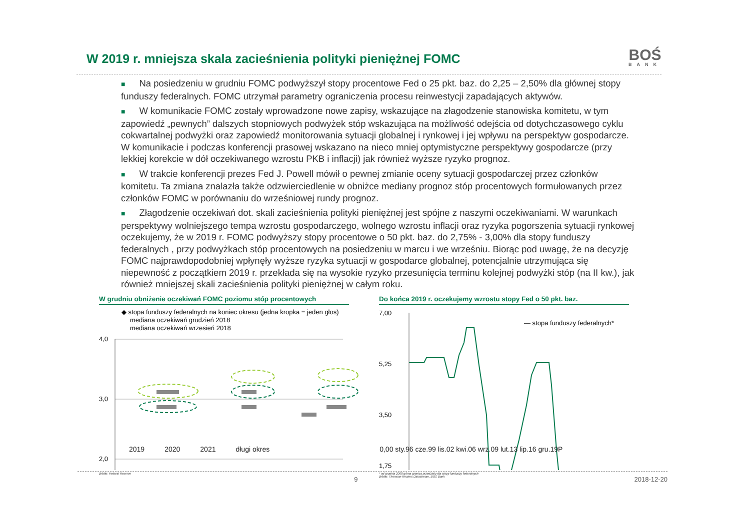W 2019 r. mniejsza skala zacieśnienia polityki pieniężnej FOMC
BOŚ
BANK
■ Na posiedzeniu w grudniu FOMC podwyższył stopy procentowe Fed o 25 pkt. baz. do 2,25 – 2,50% dla głównej stopy funduszy federalnych. FOMC utrzymał parametry ograniczenia procesu reinwestycji zapadających aktywów.
■ W komunikacie FOMC zostały wprowadzone nowe zapisy, wskazujące na złagodzenie stanowiska komitetu, w tym zapowiedź „pewnych” dalszych stopniowych podwyżek stóp wskazująca na możliwość odejścia od dotychczasowego cyklu cokwartalnej podwyżki oraz zapowiedź monitorowania sytuacji globalnej i rynkowej i jej wpływu na perspektyw gospodarcze. W komunikacie i podczas konferencji prasowej wskazano na nieco mniej optymistyczne perspektywy gospodarcze (przy lekkiej korekcie w dół oczekiwanego wzrostu PKB i inflacji) jak również wyższe ryzyko prognoz.
■ W trakcie konferencji prezes Fed J. Powell mówił o pewnej zmianie oceny sytuacji gospodarczej przez członków komitetu. Ta zmiana znalazła także odzwierciedlenie w obniżce mediany prognoz stóp procentowych formułowanych przez członków FOMC w porównaniu do wrześniowej rundy prognoz.
■ Złagodzenie oczekiwań dot. skali zacieśnienia polityki pieniężnej jest spójne z naszymi oczekiwaniami. W warunkach perspektywy wolniejszego tempa wzrostu gospodarczego, wolnego wzrostu inflacji oraz ryzyka pogorszenia sytuacji rynkowej oczekujemy, że w 2019 r. FOMC podwyższy stopy procentowe o 50 pkt. baz. do 2,75% - 3,00% dla stopy funduszy federalnych , przy podwyżkach stóp procentowych na posiedzeniu w marcu i we wrześniu. Biorąc pod uwagę, że na decyzję FOMC najprawdopodobniej wpłynęły wyższe ryzyka sytuacji w gospodarce globalnej, potencjalnie utrzymująca się niepewność z początkiem 2019 r. przekłada się na wysokie ryzyko przesunięcia terminu kolejnej podwyżki stóp (na II kw.), jak również mniejszej skali zacieśnienia polityki pieniężnej w całym roku.
W grudniu obniżenie oczekiwań FOMC poziomu stóp procentowych
◆ stopa funduszy federalnych na koniec okresu (jedna kropka = jeden głos)
mediana oczekiwań grudzień 2018
mediana oczekiwań wrzesień 2018
4,0
3,0
2,0
źródło: Federal Reserve
Do końca 2019 r. oczekujemy wzrostu stopy Fed o 50 pkt. baz.
7,00
5,25
3,50
1,75
— stopa funduszy federalnych*
* od grudnia 2008 górna granica przedziału dla stopy funduszy federalnych
źródło: Thomson Reuters Datastream, BOS Bank
.
2019 2020 2021 długi okres 0,00 sty.96 cze.99 lis.02 kwi.06 wrz.09 lut.13 lip.16 gru.19P
9 2018-12-20